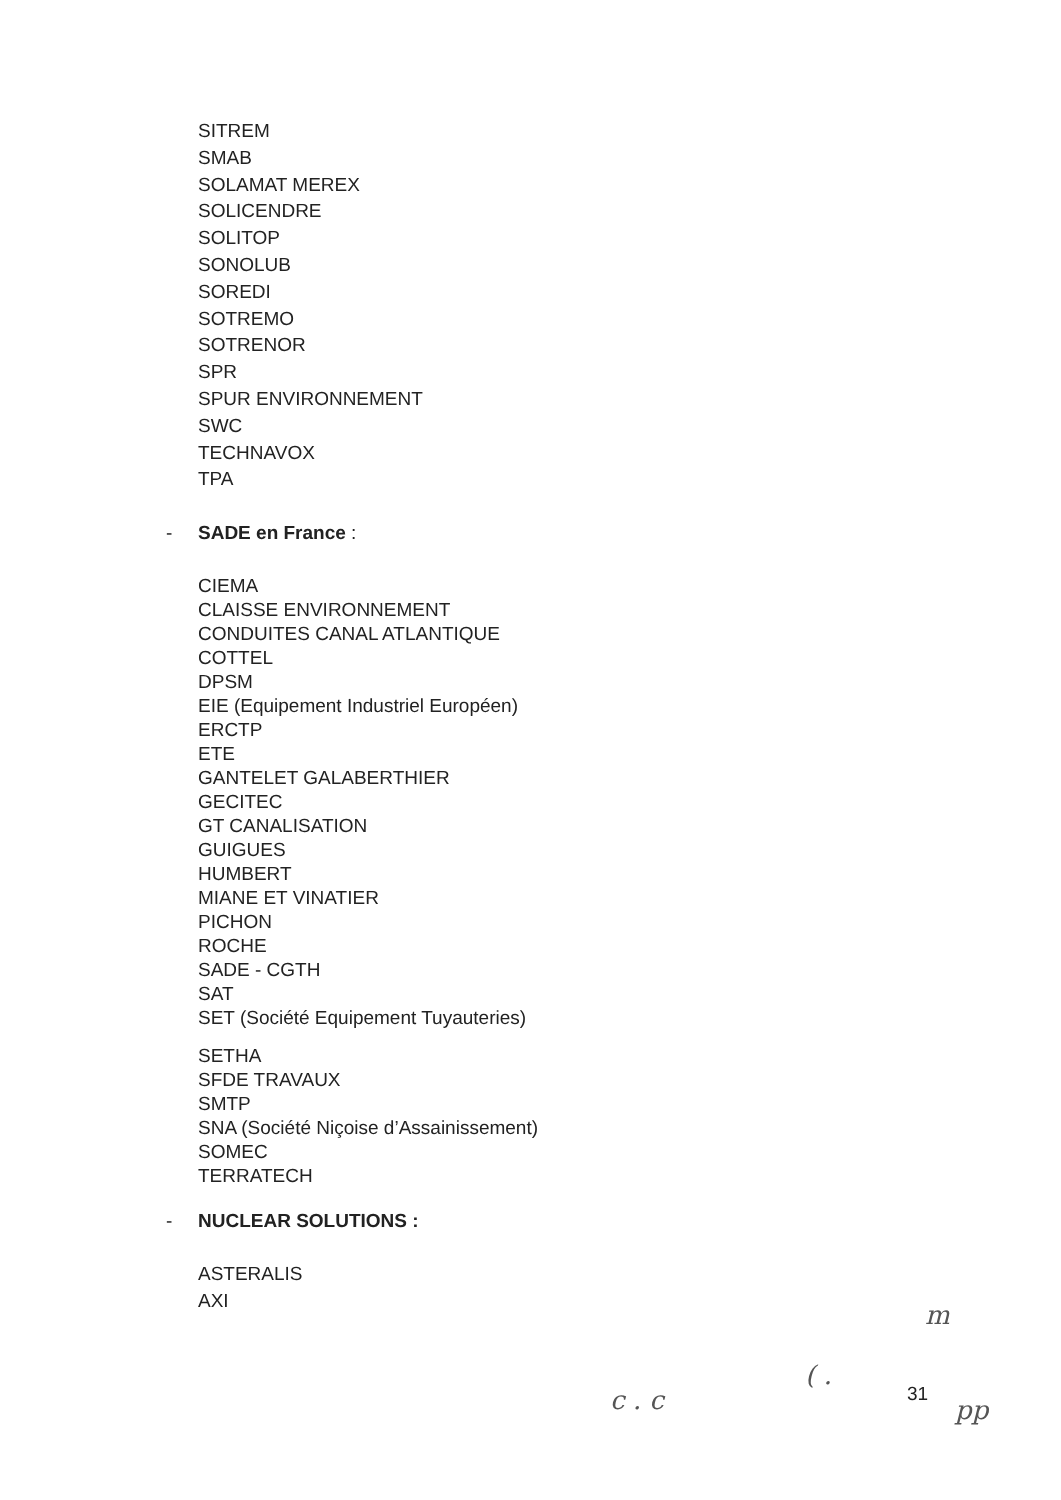SITREM
SMAB
SOLAMAT MEREX
SOLICENDRE
SOLITOP
SONOLUB
SOREDI
SOTREMO
SOTRENOR
SPR
SPUR ENVIRONNEMENT
SWC
TECHNAVOX
TPA
- SADE en France :
CIEMA
CLAISSE ENVIRONNEMENT
CONDUITES CANAL ATLANTIQUE
COTTEL
DPSM
EIE (Equipement Industriel Européen)
ERCTP
ETE
GANTELET GALABERTHIER
GECITEC
GT CANALISATION
GUIGUES
HUMBERT
MIANE ET VINATIER
PICHON
ROCHE
SADE - CGTH
SAT
SET (Société Equipement Tuyauteries)
SETHA
SFDE TRAVAUX
SMTP
SNA (Société Niçoise d’Assainissement)
SOMEC
TERRATECH
- NUCLEAR SOLUTIONS :
ASTERALIS
AXI
m
c . c
( .
31
pp